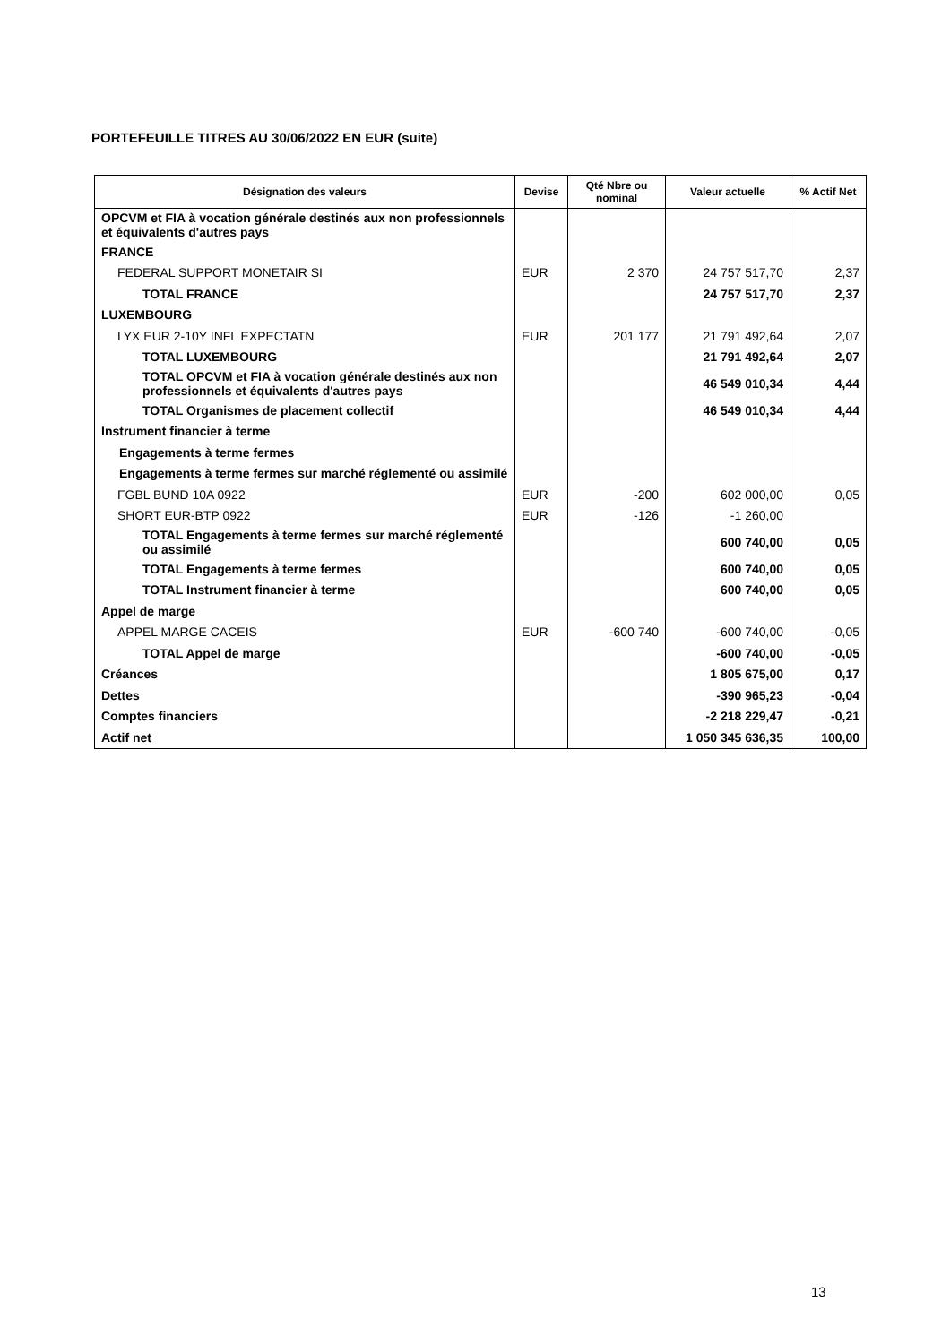PORTEFEUILLE TITRES AU 30/06/2022 EN EUR (suite)
| Désignation des valeurs | Devise | Qté Nbre ou nominal | Valeur actuelle | % Actif Net |
| --- | --- | --- | --- | --- |
| OPCVM et FIA à vocation générale destinés aux non professionnels et équivalents d'autres pays | | | | |
| FRANCE | | | | |
| FEDERAL SUPPORT MONETAIR SI | EUR | 2 370 | 24 757 517,70 | 2,37 |
| TOTAL FRANCE | | | 24 757 517,70 | 2,37 |
| LUXEMBOURG | | | | |
| LYX EUR 2-10Y INFL EXPECTATN | EUR | 201 177 | 21 791 492,64 | 2,07 |
| TOTAL LUXEMBOURG | | | 21 791 492,64 | 2,07 |
| TOTAL OPCVM et FIA à vocation générale destinés aux non professionnels et équivalents d'autres pays | | | 46 549 010,34 | 4,44 |
| TOTAL Organismes de placement collectif | | | 46 549 010,34 | 4,44 |
| Instrument financier à terme | | | | |
| Engagements à terme fermes | | | | |
| Engagements à terme fermes sur marché réglementé ou assimilé | | | | |
| FGBL BUND 10A 0922 | EUR | -200 | 602 000,00 | 0,05 |
| SHORT EUR-BTP 0922 | EUR | -126 | -1 260,00 | |
| TOTAL Engagements à terme fermes sur marché réglementé ou assimilé | | | 600 740,00 | 0,05 |
| TOTAL Engagements à terme fermes | | | 600 740,00 | 0,05 |
| TOTAL Instrument financier à terme | | | 600 740,00 | 0,05 |
| Appel de marge | | | | |
| APPEL MARGE CACEIS | EUR | -600 740 | -600 740,00 | -0,05 |
| TOTAL Appel de marge | | | -600 740,00 | -0,05 |
| Créances | | | 1 805 675,00 | 0,17 |
| Dettes | | | -390 965,23 | -0,04 |
| Comptes financiers | | | -2 218 229,47 | -0,21 |
| Actif net | | | 1 050 345 636,35 | 100,00 |
13